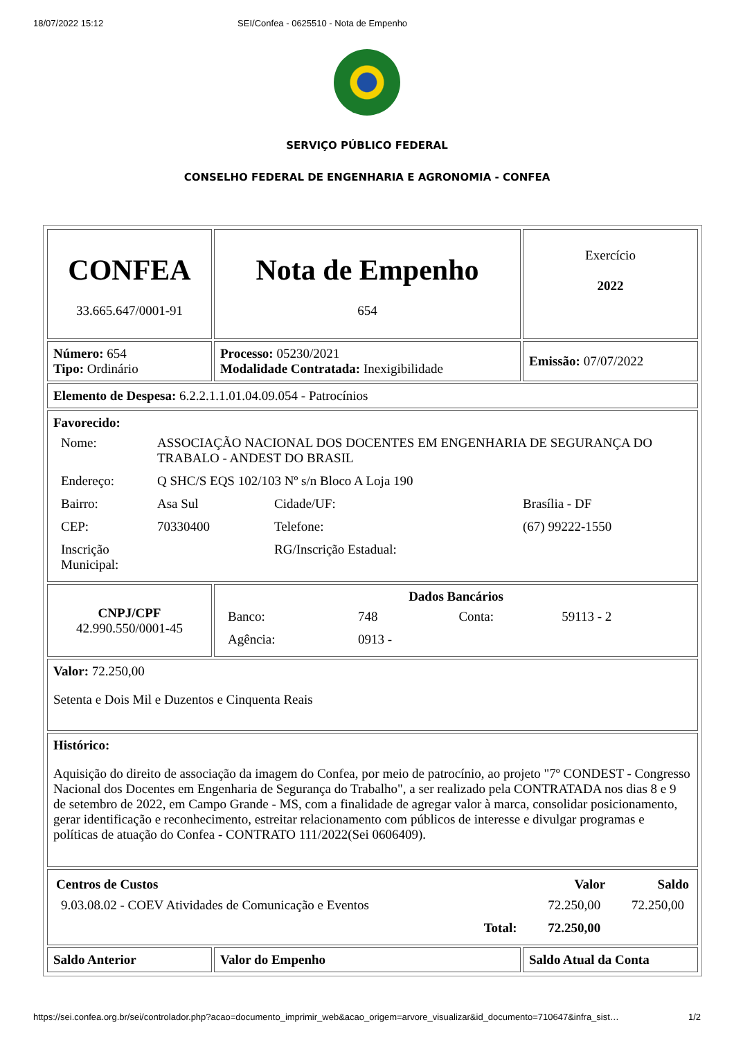18/07/2022 15:12 SEI/Confea - 0625510 - Nota de Empenho
SERVIÇO PÚBLICO FEDERAL
CONSELHO FEDERAL DE ENGENHARIA E AGRONOMIA - CONFEA
| CONFEA 33.665.647/0001-91 | Nota de Empenho 654 | Exercício 2022 |
| Número: 654 Tipo: Ordinário | Processo: 05230/2021 Modalidade Contratada: Inexigibilidade | Emissão: 07/07/2022 |
| Elemento de Despesa: 6.2.2.1.1.01.04.09.054 - Patrocínios | | |
| Favorecido: / Nome: / ASSOCIAÇÃO NACIONAL DOS DOCENTES EM ENGENHARIA DE SEGURANÇA DO TRABALO - ANDEST DO BRASIL / / / / Endereço: / Q SHC/S EQS 102/103 Nº s/n Bloco A Loja 190 / / / / Bairro: / Asa Sul / Cidade/UF: / Brasília - DF / / CEP: / 70330400 / Telefone: / (67) 99222-1550 / / Inscrição Municipal: / / RG/Inscrição Estadual: / / | | |
| CNPJ/CPF 42.990.550/0001-45 | Dados Bancários / Banco: / 748 / Conta: / 59113 - 2 / / Agência: / 0913 - / / / | |
| Valor: 72.250,00 Setenta e Dois Mil e Duzentos e Cinquenta Reais | | |
| Histórico: Aquisição do direito de associação da imagem do Confea, por meio de patrocínio, ao projeto "7º CONDEST - Congresso Nacional dos Docentes em Engenharia de Segurança do Trabalho", a ser realizado pela CONTRATADA nos dias 8 e 9 de setembro de 2022, em Campo Grande - MS, com a finalidade de agregar valor à marca, consolidar posicionamento, gerar identificação e reconhecimento, estreitar relacionamento com públicos de interesse e divulgar programas e políticas de atuação do Confea - CONTRATO 111/2022(Sei 0606409). | | |
| / Centros de Custos / / Valor / Saldo / / --- / --- / --- / --- / / 9.03.08.02 - COEV Atividades de Comunicação e Eventos / / 72.250,00 / 72.250,00 / / / Total: / 72.250,00 / / | | |
| Saldo Anterior | Valor do Empenho | Saldo Atual da Conta |
https://sei.confea.org.br/sei/controlador.php?acao=documento_imprimir_web&acao_origem=arvore_visualizar&id_documento=710647&infra_sist… 1/2